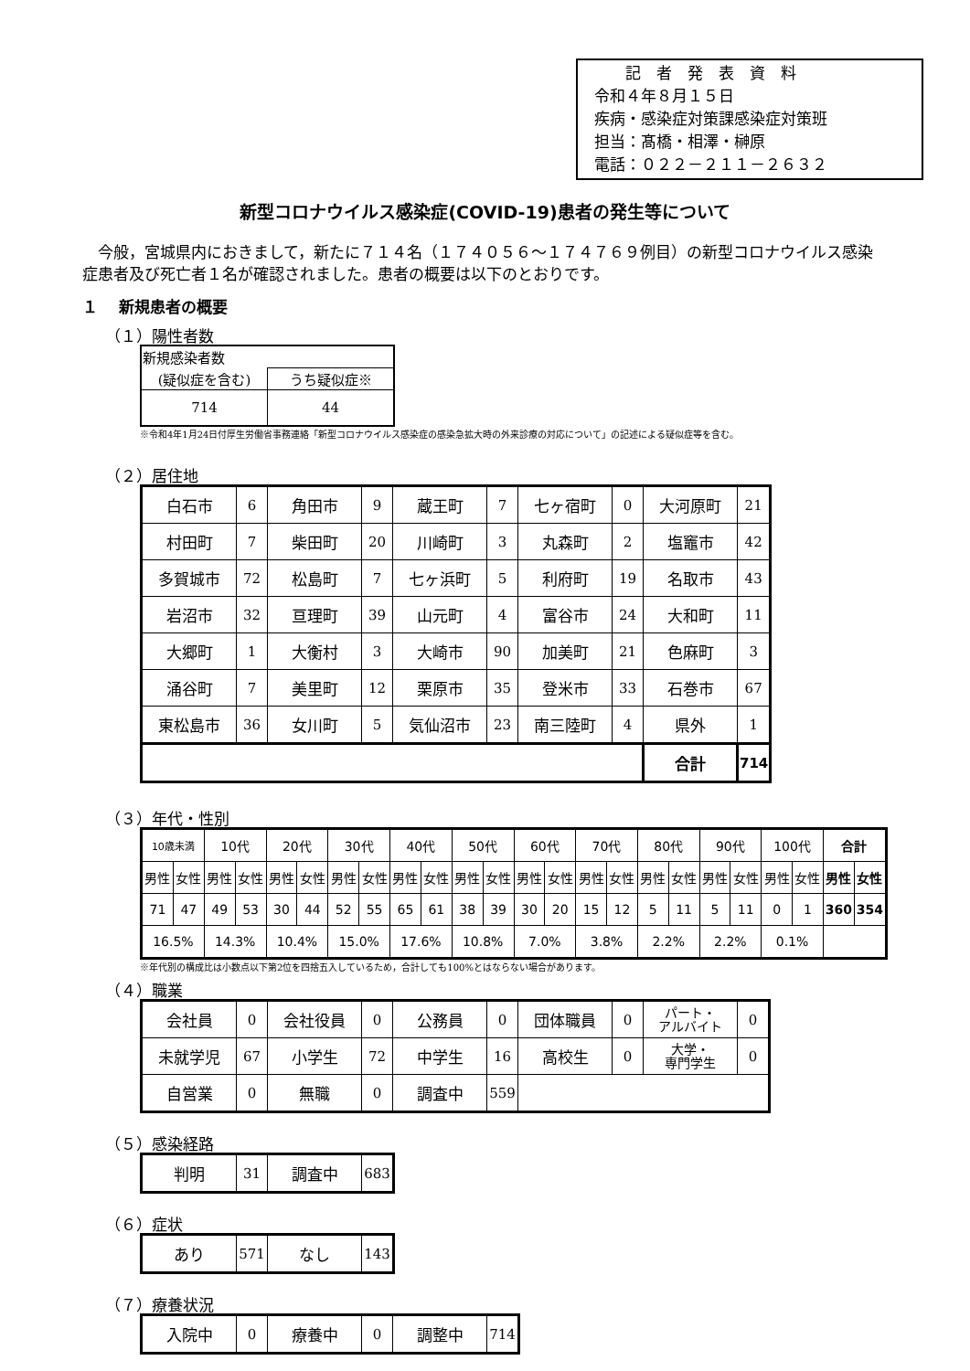記　者　発　表　資　料
令和４年８月１５日
疾病・感染症対策課感染症対策班
担当：髙橋・相澤・榊原
電話：０２２－２１１－２６３２
新型コロナウイルス感染症(COVID-19)患者の発生等について
今般，宮城県内におきまして，新たに７１４名（１７４０５６～１７４７６９例目）の新型コロナウイルス感染症患者及び死亡者１名が確認されました。患者の概要は以下のとおりです。
１　 新規患者の概要
（１）陽性者数
| 新規感染者数 | |
| (疑似症を含む) | うち疑似症※ |
| 714 | 44 |
※令和4年1月24日付厚生労働省事務連絡「新型コロナウイルス感染症の感染急拡大時の外来診療の対応について」の記述による疑似症等を含む。
（２）居住地
| 白石市 | 6 | 角田市 | 9 | 蔵王町 | 7 | 七ヶ宿町 | 0 | 大河原町 | 21 |
| 村田町 | 7 | 柴田町 | 20 | 川崎町 | 3 | 丸森町 | 2 | 塩竈市 | 42 |
| 多賀城市 | 72 | 松島町 | 7 | 七ヶ浜町 | 5 | 利府町 | 19 | 名取市 | 43 |
| 岩沼市 | 32 | 亘理町 | 39 | 山元町 | 4 | 富谷市 | 24 | 大和町 | 11 |
| 大郷町 | 1 | 大衡村 | 3 | 大崎市 | 90 | 加美町 | 21 | 色麻町 | 3 |
| 涌谷町 | 7 | 美里町 | 12 | 栗原市 | 35 | 登米市 | 33 | 石巻市 | 67 |
| 東松島市 | 36 | 女川町 | 5 | 気仙沼市 | 23 | 南三陸町 | 4 | 県外 | 1 |
| | | | | | | | | 合計 | 714 |
（３）年代・性別
| 10歳未満 | | 10代 | | 20代 | | 30代 | | 40代 | | 50代 | | 60代 | | 70代 | | 80代 | | 90代 | | 100代 | | 合計 | |
| 男性 | 女性 | 男性 | 女性 | 男性 | 女性 | 男性 | 女性 | 男性 | 女性 | 男性 | 女性 | 男性 | 女性 | 男性 | 女性 | 男性 | 女性 | 男性 | 女性 | 男性 | 女性 | 男性 | 女性 |
| 71 | 47 | 49 | 53 | 30 | 44 | 52 | 55 | 65 | 61 | 38 | 39 | 30 | 20 | 15 | 12 | 5 | 11 | 5 | 11 | 0 | 1 | 360 | 354 |
| 16.5% | | 14.3% | | 10.4% | | 15.0% | | 17.6% | | 10.8% | | 7.0% | | 3.8% | | 2.2% | | 2.2% | | 0.1% | | | |
※年代別の構成比は小数点以下第2位を四捨五入しているため，合計しても100%とはならない場合があります。
（４）職業
| 会社員 | 0 | 会社役員 | 0 | 公務員 | 0 | 団体職員 | 0 | パート・ アルバイト | 0 |
| 未就学児 | 67 | 小学生 | 72 | 中学生 | 16 | 高校生 | 0 | 大学・ 専門学生 | 0 |
| 自営業 | 0 | 無職 | 0 | 調査中 | 559 | | | | |
（５）感染経路
| 判明 | 31 | 調査中 | 683 |
（６）症状
| あり | 571 | なし | 143 |
（７）療養状況
| 入院中 | 0 | 療養中 | 0 | 調整中 | 714 |